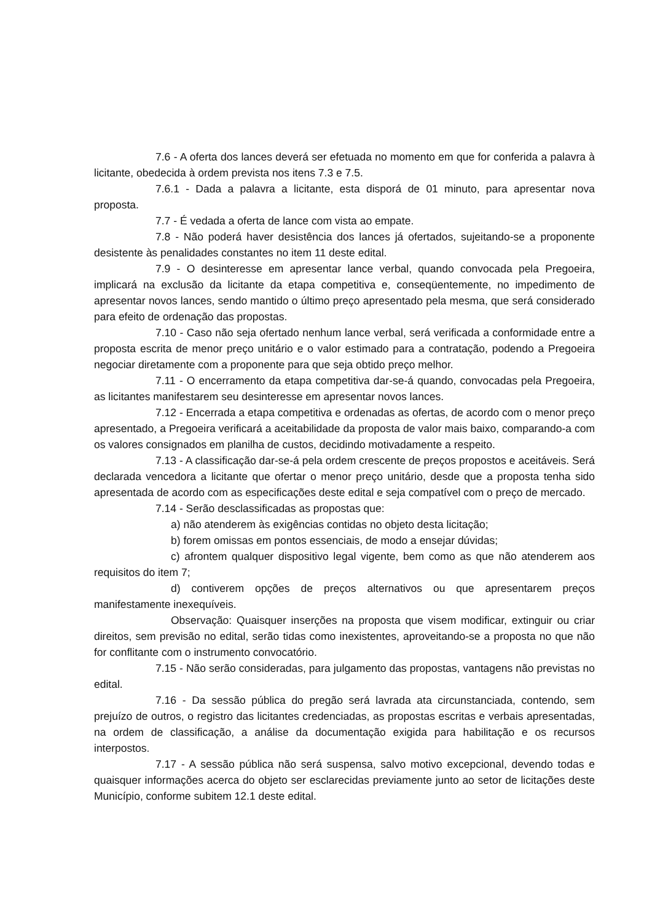7.6 - A oferta dos lances deverá ser efetuada no momento em que for conferida a palavra à licitante, obedecida à ordem prevista nos itens 7.3 e 7.5.
7.6.1 - Dada a palavra a licitante, esta disporá de 01 minuto, para apresentar nova proposta.
7.7 - É vedada a oferta de lance com vista ao empate.
7.8 - Não poderá haver desistência dos lances já ofertados, sujeitando-se a proponente desistente às penalidades constantes no item 11 deste edital.
7.9 - O desinteresse em apresentar lance verbal, quando convocada pela Pregoeira, implicará na exclusão da licitante da etapa competitiva e, conseqüentemente, no impedimento de apresentar novos lances, sendo mantido o último preço apresentado pela mesma, que será considerado para efeito de ordenação das propostas.
7.10 - Caso não seja ofertado nenhum lance verbal, será verificada a conformidade entre a proposta escrita de menor preço unitário e o valor estimado para a contratação, podendo a Pregoeira negociar diretamente com a proponente para que seja obtido preço melhor.
7.11 - O encerramento da etapa competitiva dar-se-á quando, convocadas pela Pregoeira, as licitantes manifestarem seu desinteresse em apresentar novos lances.
7.12 - Encerrada a etapa competitiva e ordenadas as ofertas, de acordo com o menor preço apresentado, a Pregoeira verificará a aceitabilidade da proposta de valor mais baixo, comparando-a com os valores consignados em planilha de custos, decidindo motivadamente a respeito.
7.13 - A classificação dar-se-á pela ordem crescente de preços propostos e aceitáveis. Será declarada vencedora a licitante que ofertar o menor preço unitário, desde que a proposta tenha sido apresentada de acordo com as especificações deste edital e seja compatível com o preço de mercado.
7.14 - Serão desclassificadas as propostas que:
a) não atenderem às exigências contidas no objeto desta licitação;
b) forem omissas em pontos essenciais, de modo a ensejar dúvidas;
c) afrontem qualquer dispositivo legal vigente, bem como as que não atenderem aos requisitos do item 7;
d) contiverem opções de preços alternativos ou que apresentarem preços manifestamente inexequíveis.
Observação: Quaisquer inserções na proposta que visem modificar, extinguir ou criar direitos, sem previsão no edital, serão tidas como inexistentes, aproveitando-se a proposta no que não for conflitante com o instrumento convocatório.
7.15 - Não serão consideradas, para julgamento das propostas, vantagens não previstas no edital.
7.16 - Da sessão pública do pregão será lavrada ata circunstanciada, contendo, sem prejuízo de outros, o registro das licitantes credenciadas, as propostas escritas e verbais apresentadas, na ordem de classificação, a análise da documentação exigida para habilitação e os recursos interpostos.
7.17 - A sessão pública não será suspensa, salvo motivo excepcional, devendo todas e quaisquer informações acerca do objeto ser esclarecidas previamente junto ao setor de licitações deste Município, conforme subitem 12.1 deste edital.